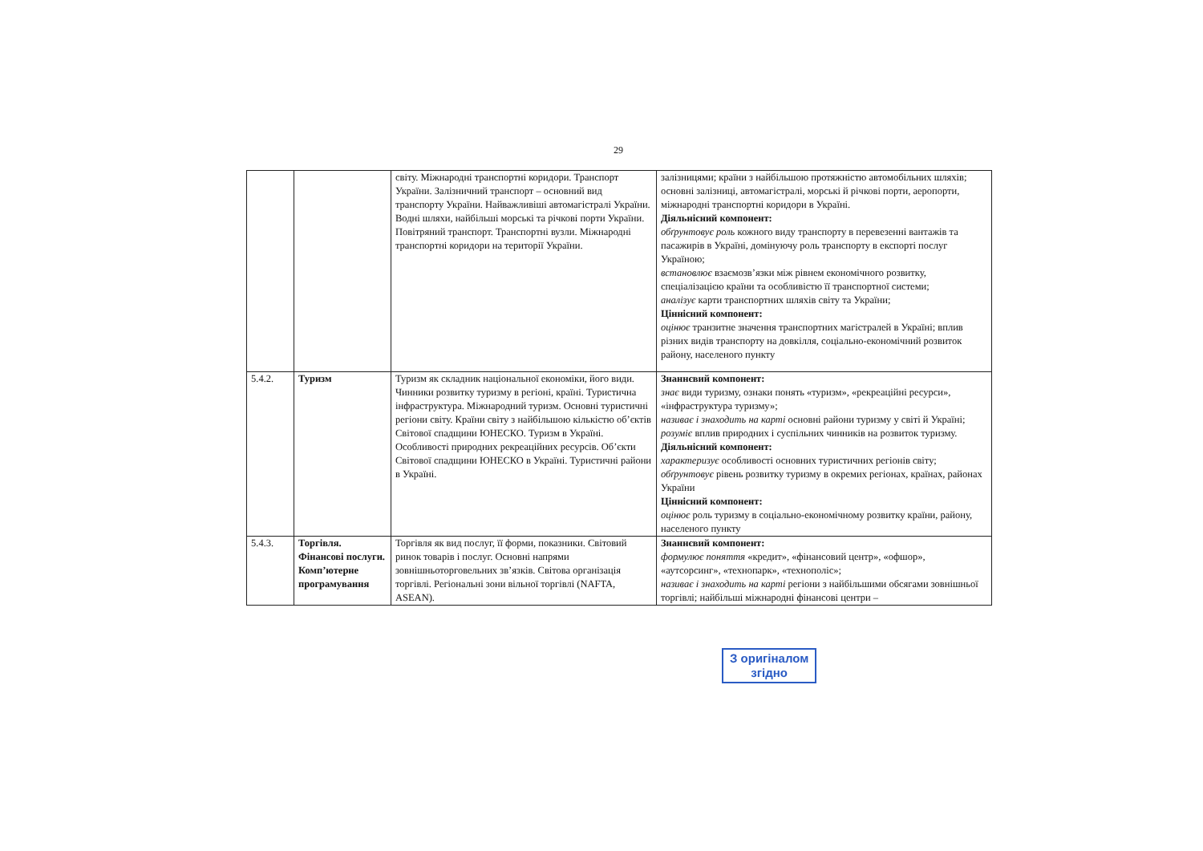29
| | | світу. Міжнародні транспортні коридори. Транспорт України. Залізничний транспорт – основний вид транспорту України. Найважливіші автомагістралі України. Водні шляхи, найбільші морські та річкові порти України. Повітряний транспорт. Транспортні вузли. Міжнародні транспортні коридори на території України. | залізницями; країни з найбільшою протяжністю автомобільних шляхів; основні залізниці, автомагістралі, морські й річкові порти, аеропорти, міжнародні транспортні коридори в Україні. Діяльнісний компонент: обґрунтовує роль кожного виду транспорту в перевезенні вантажів та пасажирів в Україні, домінуючу роль транспорту в експорті послуг Україною; встановлює взаємозв’язки між рівнем економічного розвитку, спеціалізацією країни та особливістю її транспортної системи; аналізує карти транспортних шляхів світу та України; Ціннісний компонент: оцінює транзитне значення транспортних магістралей в Україні; вплив різних видів транспорту на довкілля, соціально-економічний розвиток району, населеного пункту |
| 5.4.2. | Туризм | Туризм як складник національної економіки, його види. Чинники розвитку туризму в регіоні, країні. Туристична інфраструктура. Міжнародний туризм. Основні туристичні регіони світу. Країни світу з найбільшою кількістю об’єктів Світової спадщини ЮНЕСКО. Туризм в Україні. Особливості природних рекреаційних ресурсів. Об’єкти Світової спадщини ЮНЕСКО в Україні. Туристичні райони в Україні. | Знаннєвий компонент: знає види туризму, ознаки понять «туризм», «рекреаційні ресурси», «інфраструктура туризму»; називає і знаходить на карті основні райони туризму у світі й Україні; розуміє вплив природних і суспільних чинників на розвиток туризму. Діяльнісний компонент: характеризує особливості основних туристичних регіонів світу; обґрунтовує рівень розвитку туризму в окремих регіонах, країнах, районах України Ціннісний компонент: оцінює роль туризму в соціально-економічному розвитку країни, району, населеного пункту |
| 5.4.3. | Торгівля. Фінансові послуги. Комп’ютерне програмування | Торгівля як вид послуг, її форми, показники. Світовий ринок товарів і послуг. Основні напрями зовнішньоторговельних зв’язків. Світова організація торгівлі. Регіональні зони вільної торгівлі (NAFTA, ASEAN). | Знаннєвий компонент: формулює поняття «кредит», «фінансовий центр», «офшор», «аутсорсинг», «технопарк», «технополіс»; називає і знаходить на карті регіони з найбільшими обсягами зовнішньої торгівлі; найбільші міжнародні фінансові центри – |
З оригіналом
згідно